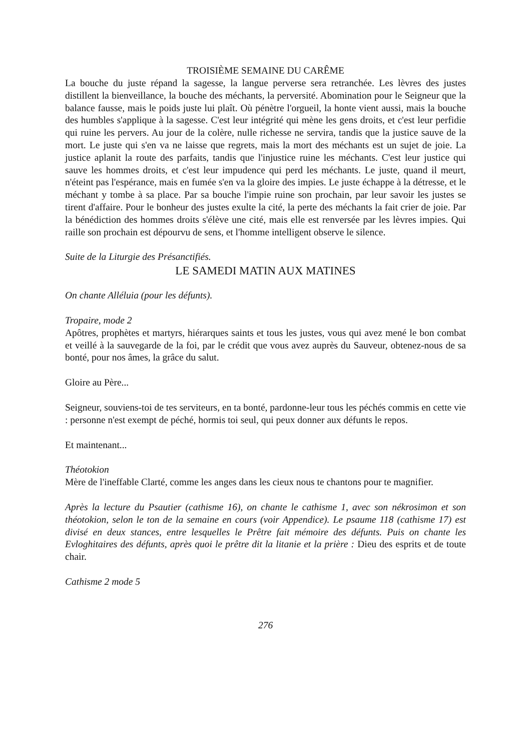TROISIÈME SEMAINE DU CARÊME
La bouche du juste répand la sagesse, la langue perverse sera retranchée. Les lèvres des justes distillent la bienveillance, la bouche des méchants, la perversité. Abomination pour le Seigneur que la balance fausse, mais le poids juste lui plaît. Où pénètre l'orgueil, la honte vient aussi, mais la bouche des humbles s'applique à la sagesse. C'est leur intégrité qui mène les gens droits, et c'est leur perfidie qui ruine les pervers. Au jour de la colère, nulle richesse ne servira, tandis que la justice sauve de la mort. Le juste qui s'en va ne laisse que regrets, mais la mort des méchants est un sujet de joie. La justice aplanit la route des parfaits, tandis que l'injustice ruine les méchants. C'est leur justice qui sauve les hommes droits, et c'est leur impudence qui perd les méchants. Le juste, quand il meurt, n'éteint pas l'espérance, mais en fumée s'en va la gloire des impies. Le juste échappe à la détresse, et le méchant y tombe à sa place. Par sa bouche l'impie ruine son prochain, par leur savoir les justes se tirent d'affaire. Pour le bonheur des justes exulte la cité, la perte des méchants la fait crier de joie. Par la bénédiction des hommes droits s'élève une cité, mais elle est renversée par les lèvres impies. Qui raille son prochain est dépourvu de sens, et l'homme intelligent observe le silence.
Suite de la Liturgie des Présanctifiés.
LE SAMEDI MATIN AUX MATINES
On chante Alléluia (pour les défunts).
Tropaire, mode 2
Apôtres, prophètes et martyrs, hiérarques saints et tous les justes, vous qui avez mené le bon combat et veillé à la sauvegarde de la foi, par le crédit que vous avez auprès du Sauveur, obtenez-nous de sa bonté, pour nos âmes, la grâce du salut.
Gloire au Père...
Seigneur, souviens-toi de tes serviteurs, en ta bonté, pardonne-leur tous les péchés commis en cette vie : personne n'est exempt de péché, hormis toi seul, qui peux donner aux défunts le repos.
Et maintenant...
Théotokion
Mère de l'ineffable Clarté, comme les anges dans les cieux nous te chantons pour te magnifier.
Après la lecture du Psautier (cathisme 16), on chante le cathisme 1, avec son nékrosimon et son théotokion, selon le ton de la semaine en cours (voir Appendice). Le psaume 118 (cathisme 17) est divisé en deux stances, entre lesquelles le Prêtre fait mémoire des défunts. Puis on chante les Evloghitaires des défunts, après quoi le prêtre dit la litanie et la prière : Dieu des esprits et de toute chair.
Cathisme 2 mode 5
276